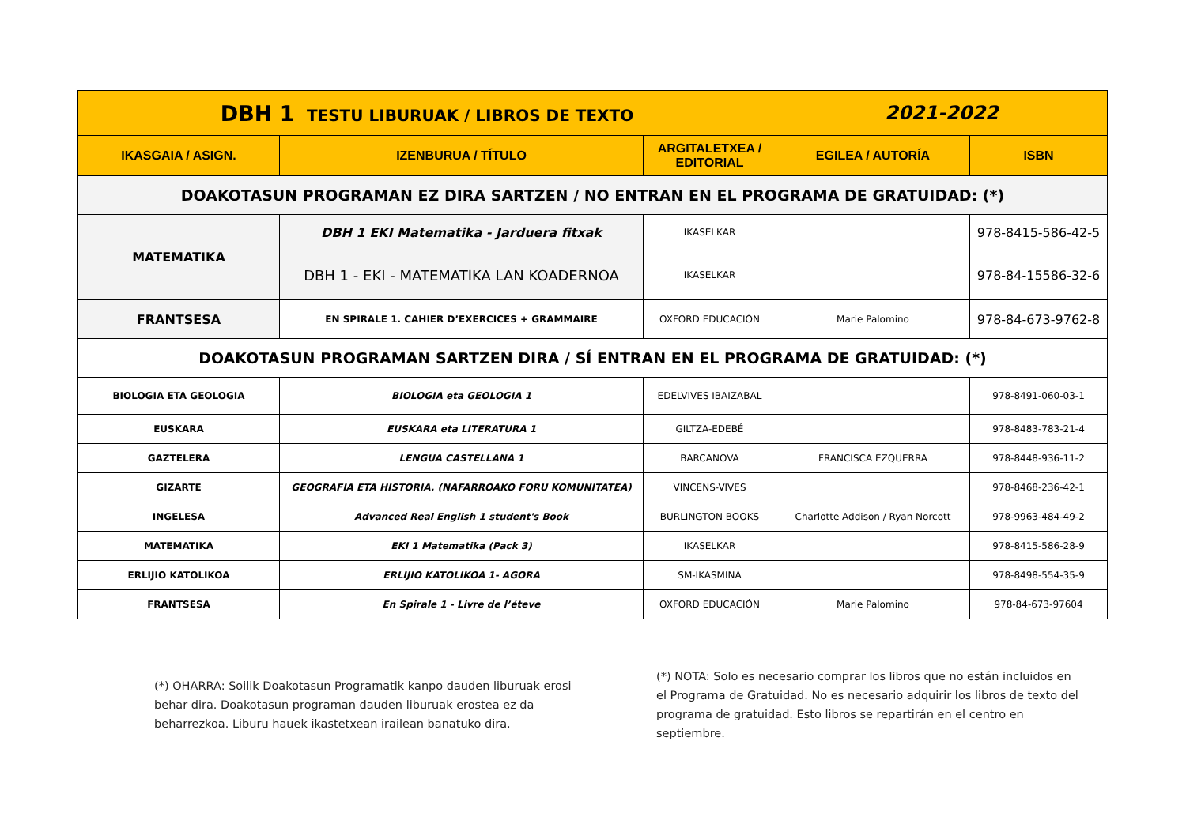| DBH 1 TESTU LIBURUAK / LIBROS DE TEXTO | | | 2021-2022 | |
| IKASGAIA / ASIGN. | IZENBURUA / TÍTULO | ARGITALETXEA / EDITORIAL | EGILEA / AUTORÍA | ISBN |
| DOAKOTASUN PROGRAMAN EZ DIRA SARTZEN / NO ENTRAN EN EL PROGRAMA DE GRATUIDAD: (*) | | | | |
| MATEMATIKA | DBH 1 EKI Matematika - Jarduera fitxak | IKASELKAR | | 978-8415-586-42-5 |
| | DBH 1 - EKI - MATEMATIKA LAN KOADERNOA | IKASELKAR | | 978-84-15586-32-6 |
| FRANTSESA | EN SPIRALE 1. CAHIER D’EXERCICES + GRAMMAIRE | OXFORD EDUCACIÓN | Marie Palomino | 978-84-673-9762-8 |
| DOAKOTASUN PROGRAMAN SARTZEN DIRA / SÍ ENTRAN EN EL PROGRAMA DE GRATUIDAD: (*) | | | | |
| BIOLOGIA ETA GEOLOGIA | BIOLOGIA eta GEOLOGIA 1 | EDELVIVES IBAIZABAL | | 978-8491-060-03-1 |
| EUSKARA | EUSKARA eta LITERATURA 1 | GILTZA-EDEBÉ | | 978-8483-783-21-4 |
| GAZTELERA | LENGUA CASTELLANA 1 | BARCANOVA | FRANCISCA EZQUERRA | 978-8448-936-11-2 |
| GIZARTE | GEOGRAFIA ETA HISTORIA. (NAFARROAKO FORU KOMUNITATEA) | VINCENS-VIVES | | 978-8468-236-42-1 |
| INGELESA | Advanced Real English 1 student's Book | BURLINGTON BOOKS | Charlotte Addison / Ryan Norcott | 978-9963-484-49-2 |
| MATEMATIKA | EKI 1 Matematika (Pack 3) | IKASELKAR | | 978-8415-586-28-9 |
| ERLIJIO KATOLIKOA | ERLIJIO KATOLIKOA 1- AGORA | SM-IKASMINA | | 978-8498-554-35-9 |
| FRANTSESA | En Spirale 1 - Livre de l’éteve | OXFORD EDUCACIÓN | Marie Palomino | 978-84-673-97604 |
(*) OHARRA: Soilik Doakotasun Programatik kanpo dauden liburuak erosi behar dira. Doakotasun programan dauden liburuak erostea ez da beharrezkoa. Liburu hauek ikastetxean irailean banatuko dira.
(*) NOTA: Solo es necesario comprar los libros que no están incluidos en el Programa de Gratuidad. No es necesario adquirir los libros de texto del programa de gratuidad. Esto libros se repartirán en el centro en septiembre.